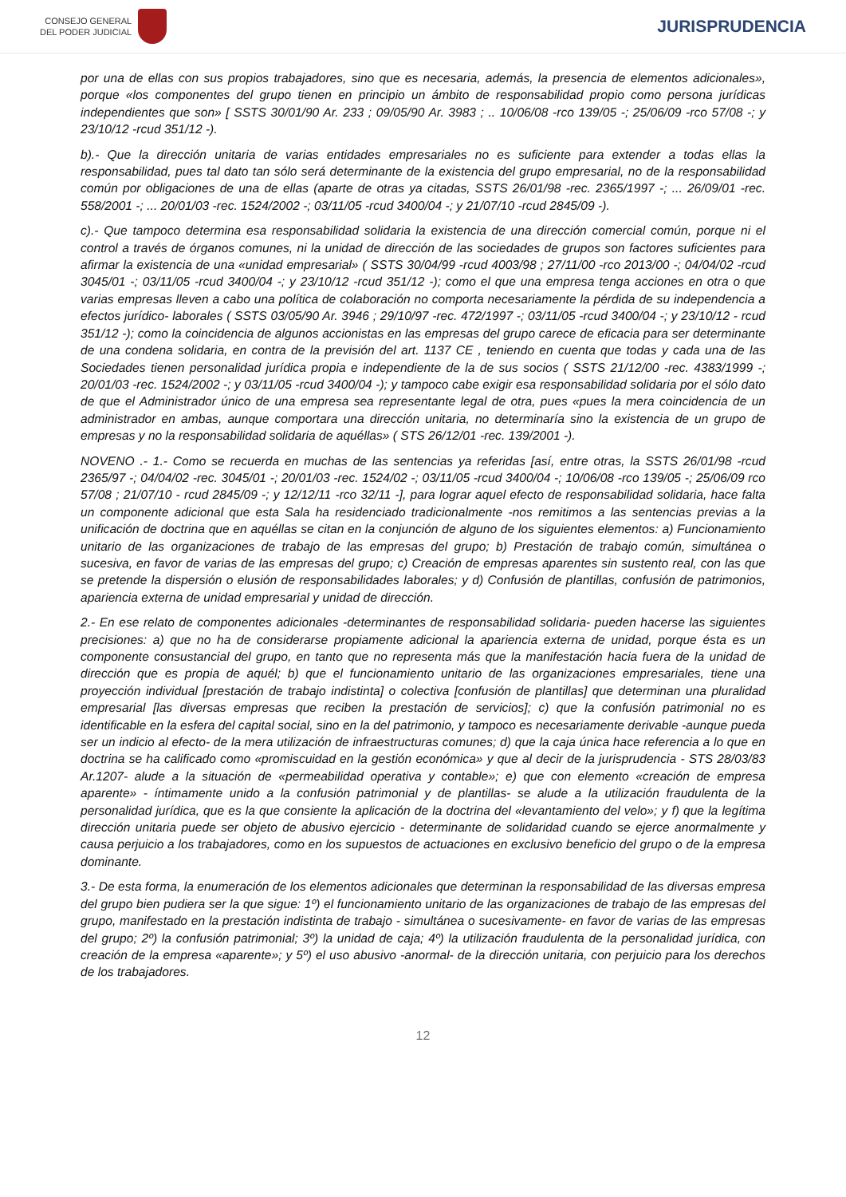CONSEJO GENERAL
DEL PODER JUDICIAL
JURISPRUDENCIA
por una de ellas con sus propios trabajadores, sino que es necesaria, además, la presencia de elementos adicionales», porque «los componentes del grupo tienen en principio un ámbito de responsabilidad propio como persona jurídicas independientes que son» [ SSTS 30/01/90 Ar. 233 ; 09/05/90 Ar. 3983 ; .. 10/06/08 -rco 139/05 -; 25/06/09 -rco 57/08 -; y 23/10/12 -rcud 351/12 -).
b).- Que la dirección unitaria de varias entidades empresariales no es suficiente para extender a todas ellas la responsabilidad, pues tal dato tan sólo será determinante de la existencia del grupo empresarial, no de la responsabilidad común por obligaciones de una de ellas (aparte de otras ya citadas, SSTS 26/01/98 -rec. 2365/1997 -; ... 26/09/01 -rec. 558/2001 -; ... 20/01/03 -rec. 1524/2002 -; 03/11/05 -rcud 3400/04 -; y 21/07/10 -rcud 2845/09 -).
c).- Que tampoco determina esa responsabilidad solidaria la existencia de una dirección comercial común, porque ni el control a través de órganos comunes, ni la unidad de dirección de las sociedades de grupos son factores suficientes para afirmar la existencia de una «unidad empresarial» ( SSTS 30/04/99 -rcud 4003/98 ; 27/11/00 -rco 2013/00 -; 04/04/02 -rcud 3045/01 -; 03/11/05 -rcud 3400/04 -; y 23/10/12 -rcud 351/12 -); como el que una empresa tenga acciones en otra o que varias empresas lleven a cabo una política de colaboración no comporta necesariamente la pérdida de su independencia a efectos jurídico- laborales ( SSTS 03/05/90 Ar. 3946 ; 29/10/97 -rec. 472/1997 -; 03/11/05 -rcud 3400/04 -; y 23/10/12 - rcud 351/12 -); como la coincidencia de algunos accionistas en las empresas del grupo carece de eficacia para ser determinante de una condena solidaria, en contra de la previsión del art. 1137 CE , teniendo en cuenta que todas y cada una de las Sociedades tienen personalidad jurídica propia e independiente de la de sus socios ( SSTS 21/12/00 -rec. 4383/1999 -; 20/01/03 -rec. 1524/2002 -; y 03/11/05 -rcud 3400/04 -); y tampoco cabe exigir esa responsabilidad solidaria por el sólo dato de que el Administrador único de una empresa sea representante legal de otra, pues «pues la mera coincidencia de un administrador en ambas, aunque comportara una dirección unitaria, no determinaría sino la existencia de un grupo de empresas y no la responsabilidad solidaria de aquéllas» ( STS 26/12/01 -rec. 139/2001 -).
NOVENO .- 1.- Como se recuerda en muchas de las sentencias ya referidas [así, entre otras, la SSTS 26/01/98 -rcud 2365/97 -; 04/04/02 -rec. 3045/01 -; 20/01/03 -rec. 1524/02 -; 03/11/05 -rcud 3400/04 -; 10/06/08 -rco 139/05 -; 25/06/09 rco 57/08 ; 21/07/10 - rcud 2845/09 -; y 12/12/11 -rco 32/11 -], para lograr aquel efecto de responsabilidad solidaria, hace falta un componente adicional que esta Sala ha residenciado tradicionalmente -nos remitimos a las sentencias previas a la unificación de doctrina que en aquéllas se citan en la conjunción de alguno de los siguientes elementos: a) Funcionamiento unitario de las organizaciones de trabajo de las empresas del grupo; b) Prestación de trabajo común, simultánea o sucesiva, en favor de varias de las empresas del grupo; c) Creación de empresas aparentes sin sustento real, con las que se pretende la dispersión o elusión de responsabilidades laborales; y d) Confusión de plantillas, confusión de patrimonios, apariencia externa de unidad empresarial y unidad de dirección.
2.- En ese relato de componentes adicionales -determinantes de responsabilidad solidaria- pueden hacerse las siguientes precisiones: a) que no ha de considerarse propiamente adicional la apariencia externa de unidad, porque ésta es un componente consustancial del grupo, en tanto que no representa más que la manifestación hacia fuera de la unidad de dirección que es propia de aquél; b) que el funcionamiento unitario de las organizaciones empresariales, tiene una proyección individual [prestación de trabajo indistinta] o colectiva [confusión de plantillas] que determinan una pluralidad empresarial [las diversas empresas que reciben la prestación de servicios]; c) que la confusión patrimonial no es identificable en la esfera del capital social, sino en la del patrimonio, y tampoco es necesariamente derivable -aunque pueda ser un indicio al efecto- de la mera utilización de infraestructuras comunes; d) que la caja única hace referencia a lo que en doctrina se ha calificado como «promiscuidad en la gestión económica» y que al decir de la jurisprudencia - STS 28/03/83 Ar.1207- alude a la situación de «permeabilidad operativa y contable»; e) que con elemento «creación de empresa aparente» - íntimamente unido a la confusión patrimonial y de plantillas- se alude a la utilización fraudulenta de la personalidad jurídica, que es la que consiente la aplicación de la doctrina del «levantamiento del velo»; y f) que la legítima dirección unitaria puede ser objeto de abusivo ejercicio - determinante de solidaridad cuando se ejerce anormalmente y causa perjuicio a los trabajadores, como en los supuestos de actuaciones en exclusivo beneficio del grupo o de la empresa dominante.
3.- De esta forma, la enumeración de los elementos adicionales que determinan la responsabilidad de las diversas empresa del grupo bien pudiera ser la que sigue: 1º) el funcionamiento unitario de las organizaciones de trabajo de las empresas del grupo, manifestado en la prestación indistinta de trabajo - simultánea o sucesivamente- en favor de varias de las empresas del grupo; 2º) la confusión patrimonial; 3º) la unidad de caja; 4º) la utilización fraudulenta de la personalidad jurídica, con creación de la empresa «aparente»; y 5º) el uso abusivo -anormal- de la dirección unitaria, con perjuicio para los derechos de los trabajadores.
12